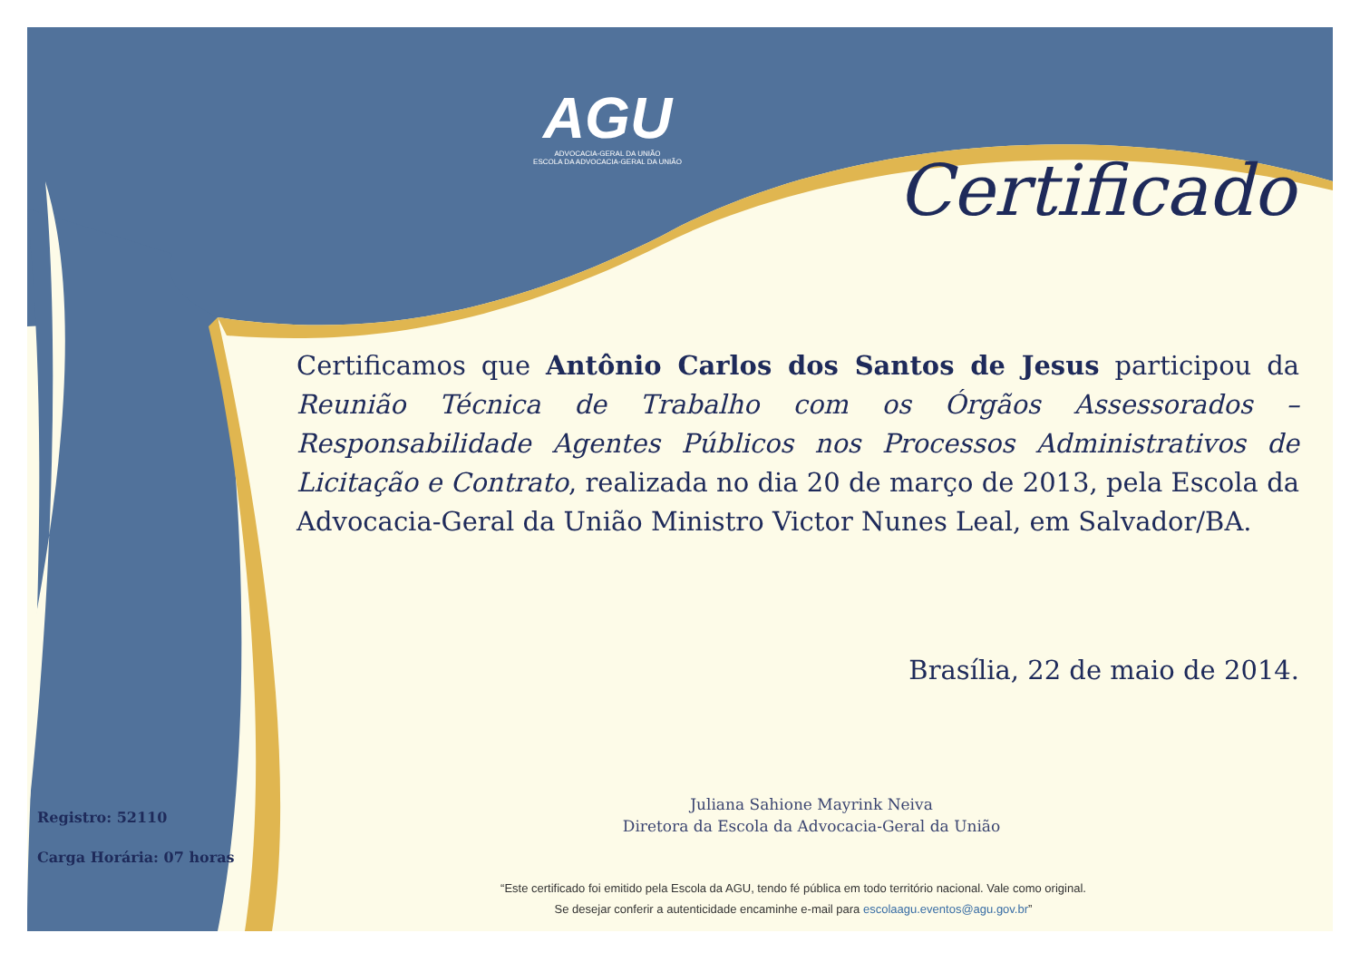AGU
ADVOCACIA-GERAL DA UNIÃO
ESCOLA DA ADVOCACIA-GERAL DA UNIÃO
Certificado
Certificamos que Antônio Carlos dos Santos de Jesus participou da Reunião Técnica de Trabalho com os Órgãos Assessorados – Responsabilidade Agentes Públicos nos Processos Administrativos de Licitação e Contrato, realizada no dia 20 de março de 2013, pela Escola da Advocacia-Geral da União Ministro Victor Nunes Leal, em Salvador/BA.
Brasília, 22 de maio de 2014.
Juliana Sahione Mayrink Neiva
Diretora da Escola da Advocacia-Geral da União
Registro: 52110
Carga Horária: 07 horas
“Este certificado foi emitido pela Escola da AGU, tendo fé pública em todo território nacional. Vale como original.
Se desejar conferir a autenticidade encaminhe e-mail para escolaagu.eventos@agu.gov.br”